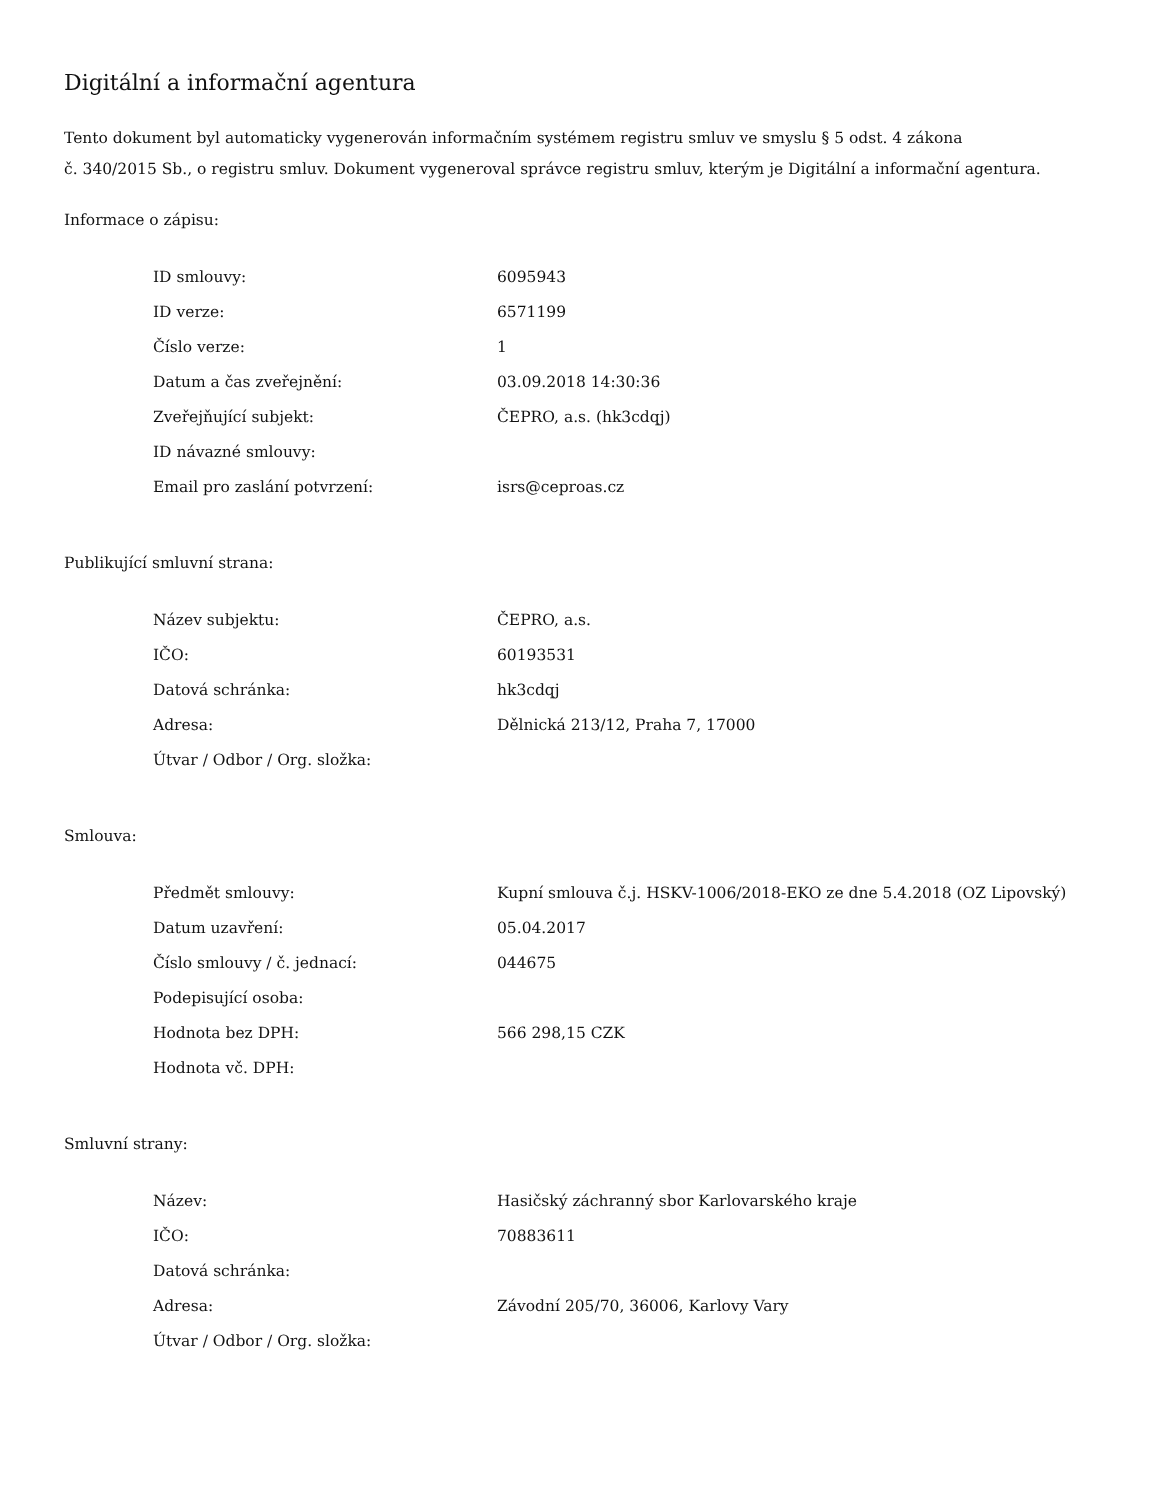Digitální a informační agentura
Tento dokument byl automaticky vygenerován informačním systémem registru smluv ve smyslu § 5 odst. 4 zákona
č. 340/2015 Sb., o registru smluv. Dokument vygeneroval správce registru smluv, kterým je Digitální a informační agentura.
Informace o zápisu:
| ID smlouvy: | 6095943 |
| ID verze: | 6571199 |
| Číslo verze: | 1 |
| Datum a čas zveřejnění: | 03.09.2018 14:30:36 |
| Zveřejňující subjekt: | ČEPRO, a.s. (hk3cdqj) |
| ID návazné smlouvy: | |
| Email pro zaslání potvrzení: | isrs@ceproas.cz |
Publikující smluvní strana:
| Název subjektu: | ČEPRO, a.s. |
| IČO: | 60193531 |
| Datová schránka: | hk3cdqj |
| Adresa: | Dělnická 213/12, Praha 7, 17000 |
| Útvar / Odbor / Org. složka: | |
Smlouva:
| Předmět smlouvy: | Kupní smlouva č.j. HSKV-1006/2018-EKO ze dne 5.4.2018 (OZ Lipovský) |
| Datum uzavření: | 05.04.2017 |
| Číslo smlouvy / č. jednací: | 044675 |
| Podepisující osoba: | |
| Hodnota bez DPH: | 566 298,15 CZK |
| Hodnota vč. DPH: | |
Smluvní strany:
| Název: | Hasičský záchranný sbor Karlovarského kraje |
| IČO: | 70883611 |
| Datová schránka: | |
| Adresa: | Závodní 205/70, 36006, Karlovy Vary |
| Útvar / Odbor / Org. složka: | |